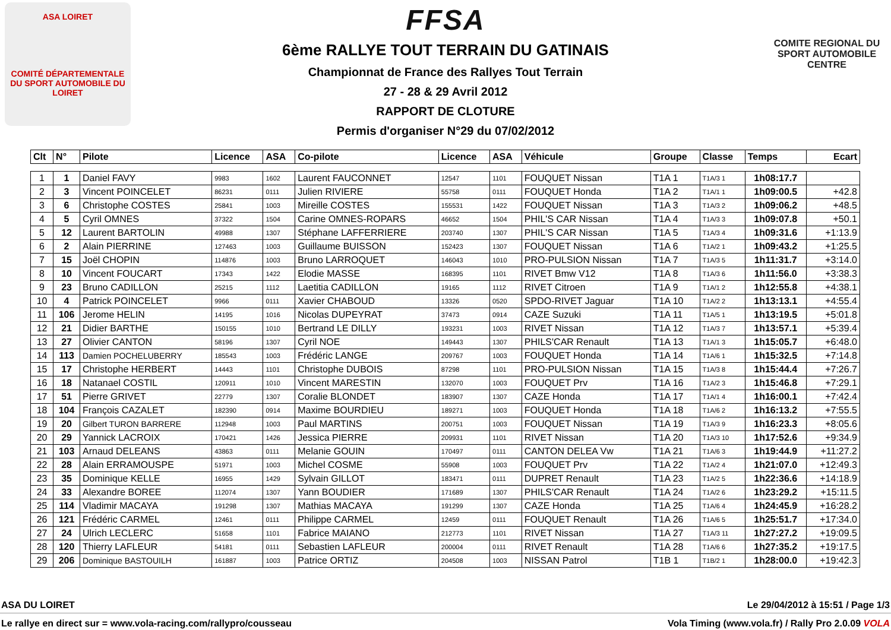ASA LOIRET
COMITÉ DÉPARTEMENTALE DU SPORT AUTOMOBILE DU LOIRET
COMITE REGIONAL DU SPORT AUTOMOBILE CENTRE
FFSA
6ème RALLYE TOUT TERRAIN DU GATINAIS
Championnat de France des Rallyes Tout Terrain
27 - 28 & 29 Avril 2012
RAPPORT DE CLOTURE
Permis d'organiser N°29 du 07/02/2012
| Clt | N° | Pilote | Licence | ASA | Co-pilote | Licence | ASA | Véhicule | Groupe | Classe | Temps | Ecart |
| --- | --- | --- | --- | --- | --- | --- | --- | --- | --- | --- | --- | --- |
| 1 | 1 | Daniel FAVY | 9983 | 1602 | Laurent FAUCONNET | 12547 | 1101 | FOUQUET Nissan | T1A 1 | T1A/3 1 | 1h08:17.7 | |
| 2 | 3 | Vincent POINCELET | 86231 | 0111 | Julien RIVIERE | 55758 | 0111 | FOUQUET Honda | T1A 2 | T1A/1 1 | 1h09:00.5 | +42.8 |
| 3 | 6 | Christophe COSTES | 25841 | 1003 | Mireille COSTES | 155531 | 1422 | FOUQUET Nissan | T1A 3 | T1A/3 2 | 1h09:06.2 | +48.5 |
| 4 | 5 | Cyril OMNES | 37322 | 1504 | Carine OMNES-ROPARS | 46652 | 1504 | PHIL'S CAR Nissan | T1A 4 | T1A/3 3 | 1h09:07.8 | +50.1 |
| 5 | 12 | Laurent BARTOLIN | 49988 | 1307 | Stéphane LAFFERRIERE | 203740 | 1307 | PHIL'S CAR Nissan | T1A 5 | T1A/3 4 | 1h09:31.6 | +1:13.9 |
| 6 | 2 | Alain PIERRINE | 127463 | 1003 | Guillaume BUISSON | 152423 | 1307 | FOUQUET Nissan | T1A 6 | T1A/2 1 | 1h09:43.2 | +1:25.5 |
| 7 | 15 | Joël CHOPIN | 114876 | 1003 | Bruno LARROQUET | 146043 | 1010 | PRO-PULSION Nissan | T1A 7 | T1A/3 5 | 1h11:31.7 | +3:14.0 |
| 8 | 10 | Vincent FOUCART | 17343 | 1422 | Elodie MASSE | 168395 | 1101 | RIVET Bmw V12 | T1A 8 | T1A/3 6 | 1h11:56.0 | +3:38.3 |
| 9 | 23 | Bruno CADILLON | 25215 | 1112 | Laetitia CADILLON | 19165 | 1112 | RIVET Citroen | T1A 9 | T1A/1 2 | 1h12:55.8 | +4:38.1 |
| 10 | 4 | Patrick POINCELET | 9966 | 0111 | Xavier CHABOUD | 13326 | 0520 | SPDO-RIVET Jaguar | T1A 10 | T1A/2 2 | 1h13:13.1 | +4:55.4 |
| 11 | 106 | Jerome HELIN | 14195 | 1016 | Nicolas DUPEYRAT | 37473 | 0914 | CAZE Suzuki | T1A 11 | T1A/5 1 | 1h13:19.5 | +5:01.8 |
| 12 | 21 | Didier BARTHE | 150155 | 1010 | Bertrand LE DILLY | 193231 | 1003 | RIVET Nissan | T1A 12 | T1A/3 7 | 1h13:57.1 | +5:39.4 |
| 13 | 27 | Olivier CANTON | 58196 | 1307 | Cyril NOE | 149443 | 1307 | PHILS'CAR Renault | T1A 13 | T1A/1 3 | 1h15:05.7 | +6:48.0 |
| 14 | 113 | Damien POCHELUBERRY | 185543 | 1003 | Frédéric LANGE | 209767 | 1003 | FOUQUET Honda | T1A 14 | T1A/6 1 | 1h15:32.5 | +7:14.8 |
| 15 | 17 | Christophe HERBERT | 14443 | 1101 | Christophe DUBOIS | 87298 | 1101 | PRO-PULSION Nissan | T1A 15 | T1A/3 8 | 1h15:44.4 | +7:26.7 |
| 16 | 18 | Natanael COSTIL | 120911 | 1010 | Vincent MARESTIN | 132070 | 1003 | FOUQUET Prv | T1A 16 | T1A/2 3 | 1h15:46.8 | +7:29.1 |
| 17 | 51 | Pierre GRIVET | 22779 | 1307 | Coralie BLONDET | 183907 | 1307 | CAZE Honda | T1A 17 | T1A/1 4 | 1h16:00.1 | +7:42.4 |
| 18 | 104 | François CAZALET | 182390 | 0914 | Maxime BOURDIEU | 189271 | 1003 | FOUQUET Honda | T1A 18 | T1A/6 2 | 1h16:13.2 | +7:55.5 |
| 19 | 20 | Gilbert TURON BARRERE | 112948 | 1003 | Paul MARTINS | 200751 | 1003 | FOUQUET Nissan | T1A 19 | T1A/3 9 | 1h16:23.3 | +8:05.6 |
| 20 | 29 | Yannick LACROIX | 170421 | 1426 | Jessica PIERRE | 209931 | 1101 | RIVET Nissan | T1A 20 | T1A/3 10 | 1h17:52.6 | +9:34.9 |
| 21 | 103 | Arnaud DELEANS | 43863 | 0111 | Melanie GOUIN | 170497 | 0111 | CANTON DELEA Vw | T1A 21 | T1A/6 3 | 1h19:44.9 | +11:27.2 |
| 22 | 28 | Alain ERRAMOUSPE | 51971 | 1003 | Michel COSME | 55908 | 1003 | FOUQUET Prv | T1A 22 | T1A/2 4 | 1h21:07.0 | +12:49.3 |
| 23 | 35 | Dominique KELLE | 16955 | 1429 | Sylvain GILLOT | 183471 | 0111 | DUPRET Renault | T1A 23 | T1A/2 5 | 1h22:36.6 | +14:18.9 |
| 24 | 33 | Alexandre BOREE | 112074 | 1307 | Yann BOUDIER | 171689 | 1307 | PHILS'CAR Renault | T1A 24 | T1A/2 6 | 1h23:29.2 | +15:11.5 |
| 25 | 114 | Vladimir MACAYA | 191298 | 1307 | Mathias MACAYA | 191299 | 1307 | CAZE Honda | T1A 25 | T1A/6 4 | 1h24:45.9 | +16:28.2 |
| 26 | 121 | Frédéric CARMEL | 12461 | 0111 | Philippe CARMEL | 12459 | 0111 | FOUQUET Renault | T1A 26 | T1A/6 5 | 1h25:51.7 | +17:34.0 |
| 27 | 24 | Ulrich LECLERC | 51658 | 1101 | Fabrice MAIANO | 212773 | 1101 | RIVET Nissan | T1A 27 | T1A/3 11 | 1h27:27.2 | +19:09.5 |
| 28 | 120 | Thierry LAFLEUR | 54181 | 0111 | Sebastien LAFLEUR | 200004 | 0111 | RIVET Renault | T1A 28 | T1A/6 6 | 1h27:35.2 | +19:17.5 |
| 29 | 206 | Dominique BASTOUILH | 161887 | 1003 | Patrice ORTIZ | 204508 | 1003 | NISSAN Patrol | T1B 1 | T1B/2 1 | 1h28:00.0 | +19:42.3 |
ASA DU LOIRET Le 29/04/2012 à 15:51 / Page 1/3
Le rallye en direct sur = www.vola-racing.com/rallypro/cousseau Vola Timing (www.vola.fr) / Rally Pro 2.0.09 VOLA